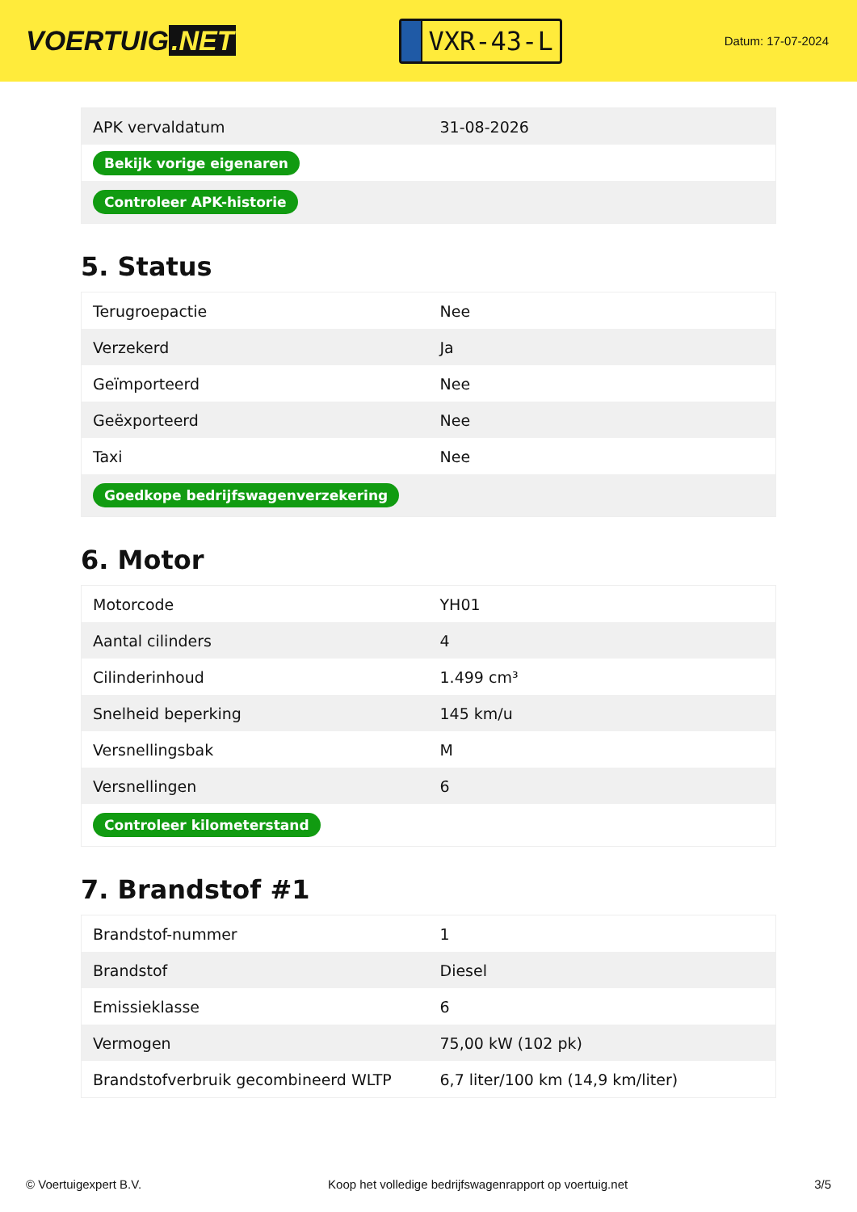VOERTUIG.NET
VXR-43-L
Datum: 17-07-2024
| APK vervaldatum | 31-08-2026 |
| Bekijk vorige eigenaren | |
| Controleer APK-historie | |
5. Status
| Terugroepactie | Nee |
| Verzekerd | Ja |
| Geïmporteerd | Nee |
| Geëxporteerd | Nee |
| Taxi | Nee |
| Goedkope bedrijfswagenverzekering | |
6. Motor
| Motorcode | YH01 |
| Aantal cilinders | 4 |
| Cilinderinhoud | 1.499 cm³ |
| Snelheid beperking | 145 km/u |
| Versnellingsbak | M |
| Versnellingen | 6 |
| Controleer kilometerstand | |
7. Brandstof #1
| Brandstof-nummer | 1 |
| Brandstof | Diesel |
| Emissieklasse | 6 |
| Vermogen | 75,00 kW (102 pk) |
| Brandstofverbruik gecombineerd WLTP | 6,7 liter/100 km (14,9 km/liter) |
© Voertuigexpert B.V. Koop het volledige bedrijfswagenrapport op voertuig.net 3/5